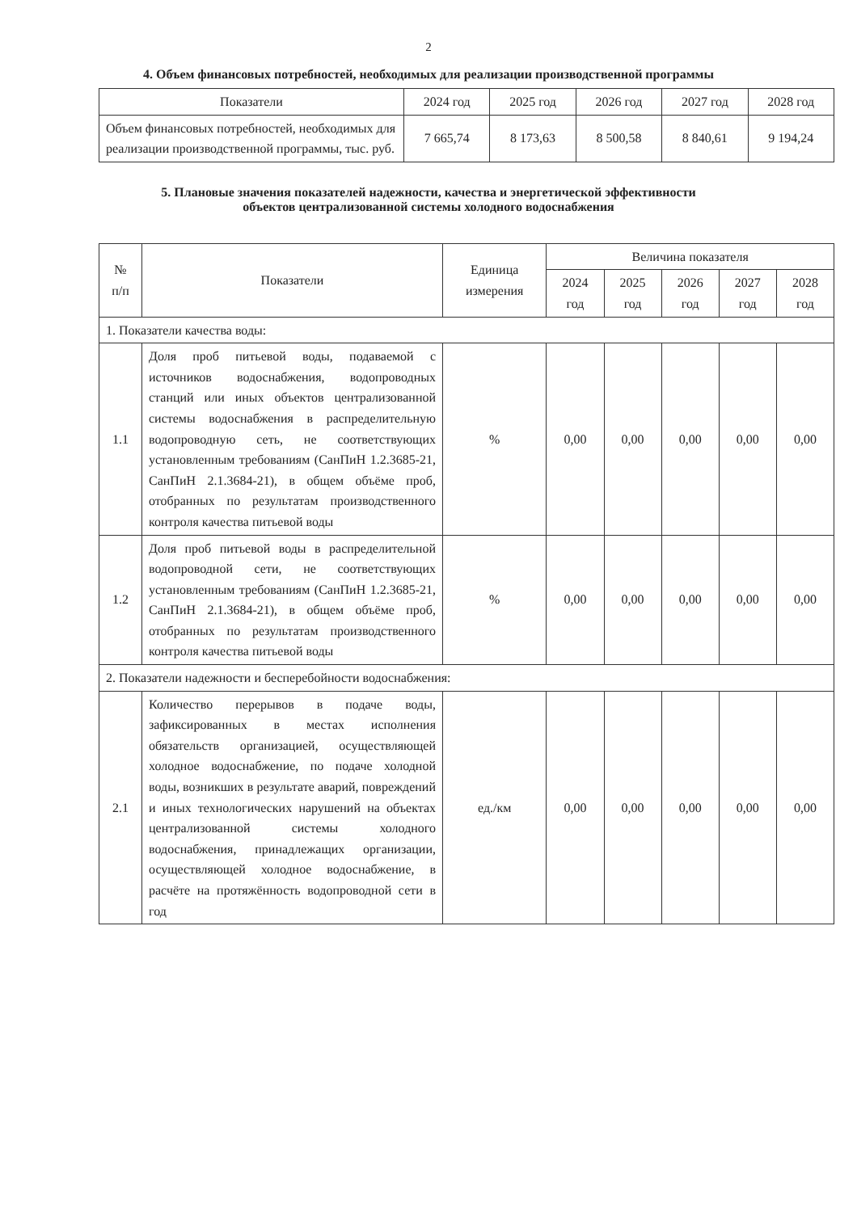2
4. Объем финансовых потребностей, необходимых для реализации производственной программы
| Показатели | 2024 год | 2025 год | 2026 год | 2027 год | 2028 год |
| --- | --- | --- | --- | --- | --- |
| Объем финансовых потребностей, необходимых для реализации производственной программы, тыс. руб. | 7 665,74 | 8 173,63 | 8 500,58 | 8 840,61 | 9 194,24 |
5. Плановые значения показателей надежности, качества и энергетической эффективности
объектов централизованной системы холодного водоснабжения
| № п/п | Показатели | Единица измерения | Величина показателя | | | | |
| --- | --- | --- | --- | --- | --- | --- | --- |
| | | | 2024 год | 2025 год | 2026 год | 2027 год | 2028 год |
| 1. Показатели качества воды: | | | | | | | |
| 1.1 | Доля проб питьевой воды, подаваемой с источников водоснабжения, водопроводных станций или иных объектов централизованной системы водоснабжения в распределительную водопроводную сеть, не соответствующих установленным требованиям (СанПиН 1.2.3685-21, СанПиН 2.1.3684-21), в общем объёме проб, отобранных по результатам производственного контроля качества питьевой воды | % | 0,00 | 0,00 | 0,00 | 0,00 | 0,00 |
| 1.2 | Доля проб питьевой воды в распределительной водопроводной сети, не соответствующих установленным требованиям (СанПиН 1.2.3685-21, СанПиН 2.1.3684-21), в общем объёме проб, отобранных по результатам производственного контроля качества питьевой воды | % | 0,00 | 0,00 | 0,00 | 0,00 | 0,00 |
| 2. Показатели надежности и бесперебойности водоснабжения: | | | | | | | |
| 2.1 | Количество перерывов в подаче воды, зафиксированных в местах исполнения обязательств организацией, осуществляющей холодное водоснабжение, по подаче холодной воды, возникших в результате аварий, повреждений и иных технологических нарушений на объектах централизованной системы холодного водоснабжения, принадлежащих организации, осуществляющей холодное водоснабжение, в расчёте на протяжённость водопроводной сети в год | ед./км | 0,00 | 0,00 | 0,00 | 0,00 | 0,00 |